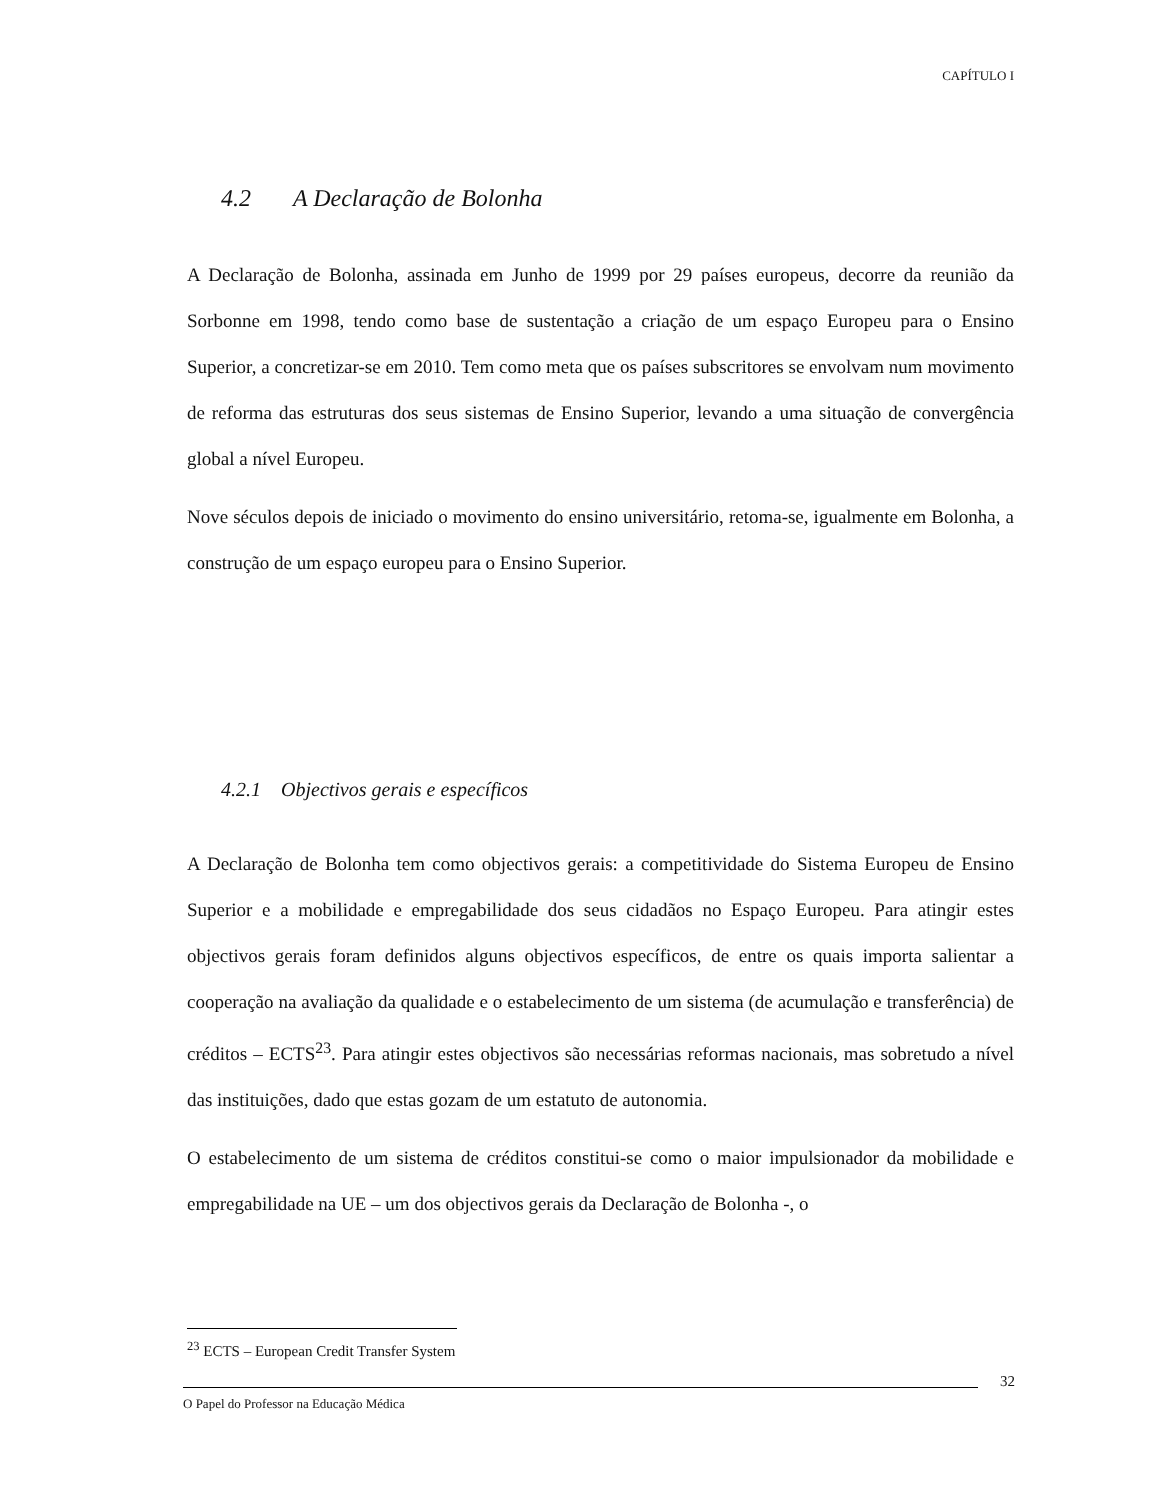CAPÍTULO I
4.2 A Declaração de Bolonha
A Declaração de Bolonha, assinada em Junho de 1999 por 29 países europeus, decorre da reunião da Sorbonne em 1998, tendo como base de sustentação a criação de um espaço Europeu para o Ensino Superior, a concretizar-se em 2010. Tem como meta que os países subscritores se envolvam num movimento de reforma das estruturas dos seus sistemas de Ensino Superior, levando a uma situação de convergência global a nível Europeu.
Nove séculos depois de iniciado o movimento do ensino universitário, retoma-se, igualmente em Bolonha, a construção de um espaço europeu para o Ensino Superior.
4.2.1 Objectivos gerais e específicos
A Declaração de Bolonha tem como objectivos gerais: a competitividade do Sistema Europeu de Ensino Superior e a mobilidade e empregabilidade dos seus cidadãos no Espaço Europeu. Para atingir estes objectivos gerais foram definidos alguns objectivos específicos, de entre os quais importa salientar a cooperação na avaliação da qualidade e o estabelecimento de um sistema (de acumulação e transferência) de créditos – ECTS<sup>23</sup>. Para atingir estes objectivos são necessárias reformas nacionais, mas sobretudo a nível das instituições, dado que estas gozam de um estatuto de autonomia.
O estabelecimento de um sistema de créditos constitui-se como o maior impulsionador da mobilidade e empregabilidade na UE – um dos objectivos gerais da Declaração de Bolonha -, o
<sup>23</sup> ECTS – European Credit Transfer System
32
O Papel do Professor na Educação Médica